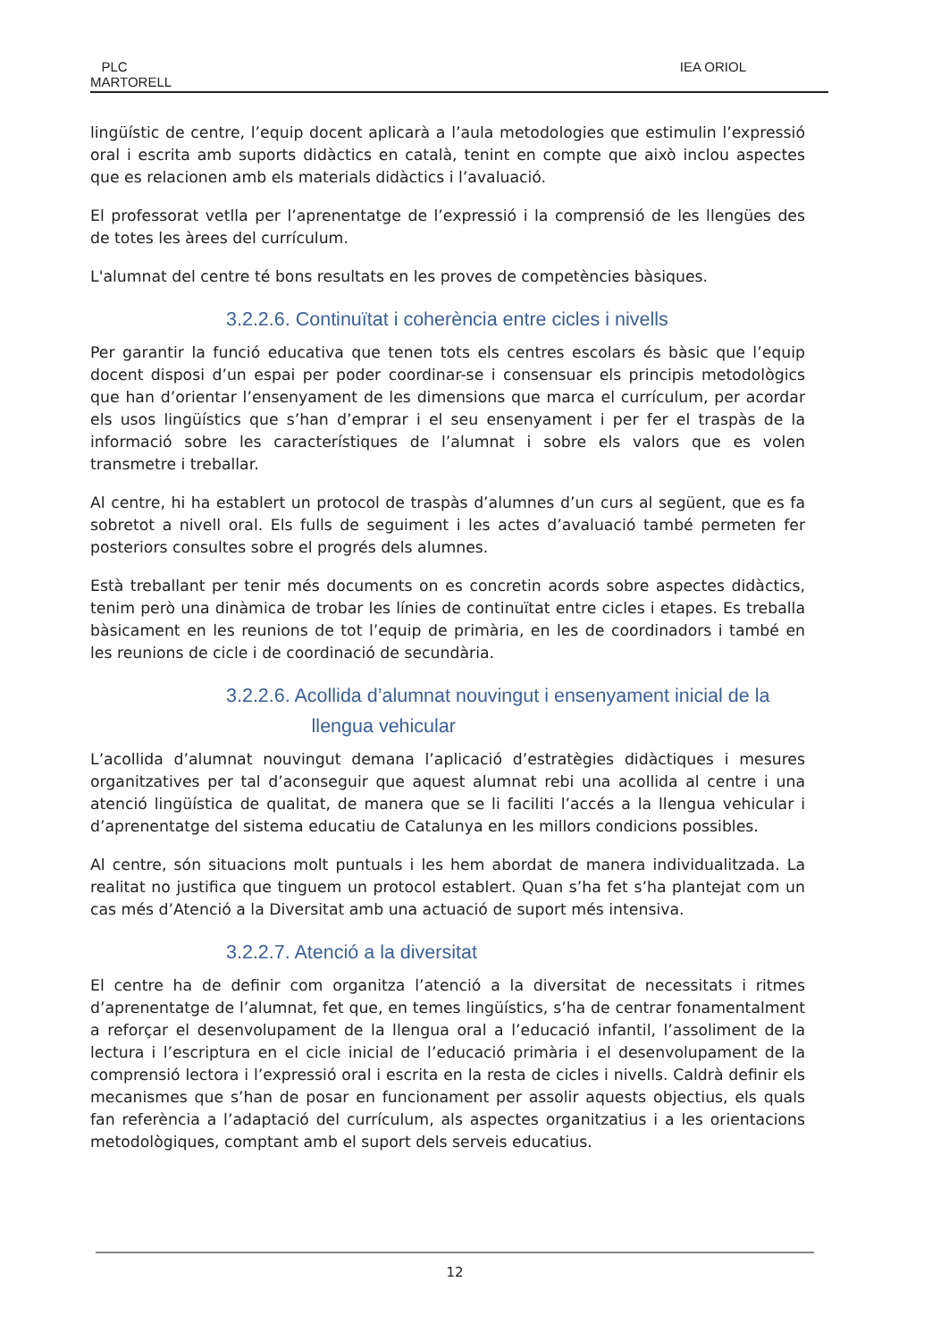PLC
MARTORELL
IEA ORIOL
lingüístic de centre, l’equip docent aplicarà a l’aula metodologies que estimulin l’expressió oral i escrita amb suports didàctics en català, tenint en compte que això inclou aspectes que es relacionen amb els materials didàctics i l’avaluació.
El professorat vetlla per l’aprenentatge de l’expressió i la comprensió de les llengües des de totes les àrees del currículum.
L'alumnat del centre té bons resultats en les proves de competències bàsiques.
3.2.2.6. Continuïtat i coherència entre cicles i nivells
Per garantir la funció educativa que tenen tots els centres escolars és bàsic que l’equip docent disposi d’un espai per poder coordinar-se i consensuar els principis metodològics que han d’orientar l’ensenyament de les dimensions que marca el currículum, per acordar els usos lingüístics que s’han d’emprar i el seu ensenyament i per fer el traspàs de la informació sobre les característiques de l’alumnat i sobre els valors que es volen transmetre i treballar.
Al centre, hi ha establert un protocol de traspàs d’alumnes d’un curs al següent, que es fa sobretot a nivell oral. Els fulls de seguiment i les actes d’avaluació també permeten fer posteriors consultes sobre el progrés dels alumnes.
Està treballant per tenir més documents on es concretin acords sobre aspectes didàctics, tenim però una dinàmica de trobar les línies de continuïtat entre cicles i etapes. Es treballa bàsicament en les reunions de tot l’equip de primària, en les de coordinadors i també en les reunions de cicle i de coordinació de secundària.
3.2.2.6. Acollida d’alumnat nouvingut i ensenyament inicial de la
llengua vehicular
L’acollida d’alumnat nouvingut demana l’aplicació d’estratègies didàctiques i mesures organitzatives per tal d’aconseguir que aquest alumnat rebi una acollida al centre i una atenció lingüística de qualitat, de manera que se li faciliti l’accés a la llengua vehicular i d’aprenentatge del sistema educatiu de Catalunya en les millors condicions possibles.
Al centre, són situacions molt puntuals i les hem abordat de manera individualitzada. La realitat no justifica que tinguem un protocol establert. Quan s’ha fet s’ha plantejat com un cas més d’Atenció a la Diversitat amb una actuació de suport més intensiva.
3.2.2.7. Atenció a la diversitat
El centre ha de definir com organitza l’atenció a la diversitat de necessitats i ritmes d’aprenentatge de l’alumnat, fet que, en temes lingüístics, s’ha de centrar fonamentalment a reforçar el desenvolupament de la llengua oral a l’educació infantil, l’assoliment de la lectura i l’escriptura en el cicle inicial de l’educació primària i el desenvolupament de la comprensió lectora i l’expressió oral i escrita en la resta de cicles i nivells. Caldrà definir els mecanismes que s’han de posar en funcionament per assolir aquests objectius, els quals fan referència a l’adaptació del currículum, als aspectes organitzatius i a les orientacions metodològiques, comptant amb el suport dels serveis educatius.
12